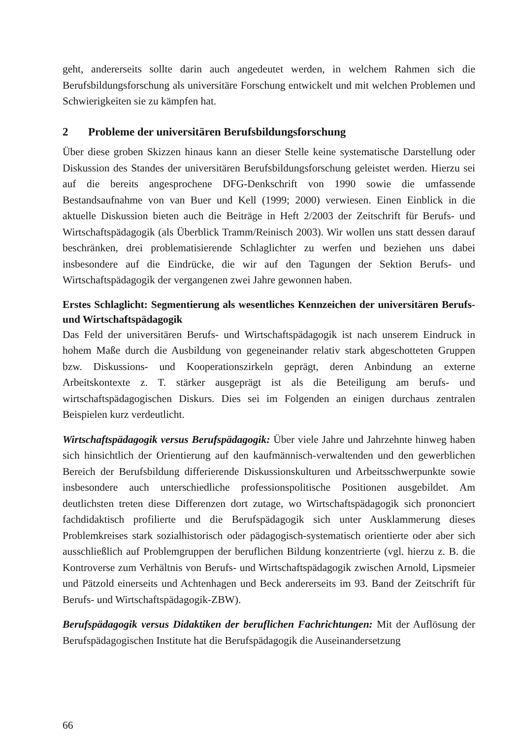geht, andererseits sollte darin auch angedeutet werden, in welchem Rahmen sich die Berufsbildungsforschung als universitäre Forschung entwickelt und mit welchen Problemen und Schwierigkeiten sie zu kämpfen hat.
2 Probleme der universitären Berufsbildungsforschung
Über diese groben Skizzen hinaus kann an dieser Stelle keine systematische Darstellung oder Diskussion des Standes der universitären Berufsbildungsforschung geleistet werden. Hierzu sei auf die bereits angesprochene DFG-Denkschrift von 1990 sowie die umfassende Bestandsaufnahme von van Buer und Kell (1999; 2000) verwiesen. Einen Einblick in die aktuelle Diskussion bieten auch die Beiträge in Heft 2/2003 der Zeitschrift für Berufs- und Wirtschaftspädagogik (als Überblick Tramm/Reinisch 2003). Wir wollen uns statt dessen darauf beschränken, drei problematisierende Schlaglichter zu werfen und beziehen uns dabei insbesondere auf die Eindrücke, die wir auf den Tagungen der Sektion Berufs- und Wirtschaftspädagogik der vergangenen zwei Jahre gewonnen haben.
Erstes Schlaglicht: Segmentierung als wesentliches Kennzeichen der universitären Berufs- und Wirtschaftspädagogik
Das Feld der universitären Berufs- und Wirtschaftspädagogik ist nach unserem Eindruck in hohem Maße durch die Ausbildung von gegeneinander relativ stark abgeschotteten Gruppen bzw. Diskussions- und Kooperationszirkeln geprägt, deren Anbindung an externe Arbeitskontexte z. T. stärker ausgeprägt ist als die Beteiligung am berufs- und wirtschaftspädagogischen Diskurs. Dies sei im Folgenden an einigen durchaus zentralen Beispielen kurz verdeutlicht.
Wirtschaftspädagogik versus Berufspädagogik: Über viele Jahre und Jahrzehnte hinweg haben sich hinsichtlich der Orientierung auf den kaufmännisch-verwaltenden und den gewerblichen Bereich der Berufsbildung differierende Diskussionskulturen und Arbeitsschwerpunkte sowie insbesondere auch unterschiedliche professionspolitische Positionen ausgebildet. Am deutlichsten treten diese Differenzen dort zutage, wo Wirtschaftspädagogik sich prononciert fachdidaktisch profilierte und die Berufspädagogik sich unter Ausklammerung dieses Problemkreises stark sozialhistorisch oder pädagogisch-systematisch orientierte oder aber sich ausschließlich auf Problemgruppen der beruflichen Bildung konzentrierte (vgl. hierzu z. B. die Kontroverse zum Verhältnis von Berufs- und Wirtschaftspädagogik zwischen Arnold, Lipsmeier und Pätzold einerseits und Achtenhagen und Beck andererseits im 93. Band der Zeitschrift für Berufs- und Wirtschaftspädagogik-ZBW).
Berufspädagogik versus Didaktiken der beruflichen Fachrichtungen: Mit der Auflösung der Berufspädagogischen Institute hat die Berufspädagogik die Auseinandersetzung
66